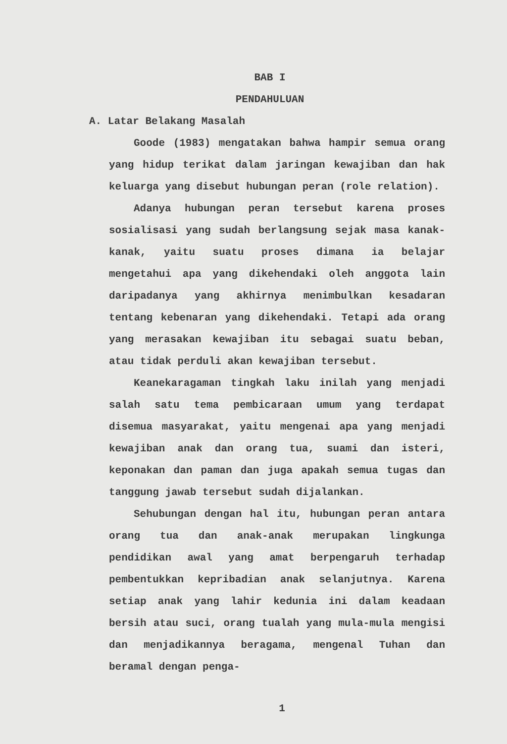BAB I
PENDAHULUAN
A. Latar Belakang Masalah
Goode (1983) mengatakan bahwa hampir semua orang yang hidup terikat dalam jaringan kewajiban dan hak keluarga yang disebut hubungan peran (role relation).
Adanya hubungan peran tersebut karena proses sosialisasi yang sudah berlangsung sejak masa kanak-kanak, yaitu suatu proses dimana ia belajar mengetahui apa yang dikehendaki oleh anggota lain daripadanya yang akhirnya menimbulkan kesadaran tentang kebenaran yang dikehendaki. Tetapi ada orang yang merasakan kewajiban itu sebagai suatu beban, atau tidak perduli akan kewajiban tersebut.
Keanekaragaman tingkah laku inilah yang menjadi salah satu tema pembicaraan umum yang terdapat disemua masyarakat, yaitu mengenai apa yang menjadi kewajiban anak dan orang tua, suami dan isteri, keponakan dan paman dan juga apakah semua tugas dan tanggung jawab tersebut sudah dijalankan.
Sehubungan dengan hal itu, hubungan peran antara orang tua dan anak-anak merupakan lingkunga pendidikan awal yang amat berpengaruh terhadap pembentukkan kepribadian anak selanjutnya. Karena setiap anak yang lahir kedunia ini dalam keadaan bersih atau suci, orang tualah yang mula-mula mengisi dan menjadikannya beragama, mengenal Tuhan dan beramal dengan penga-
1